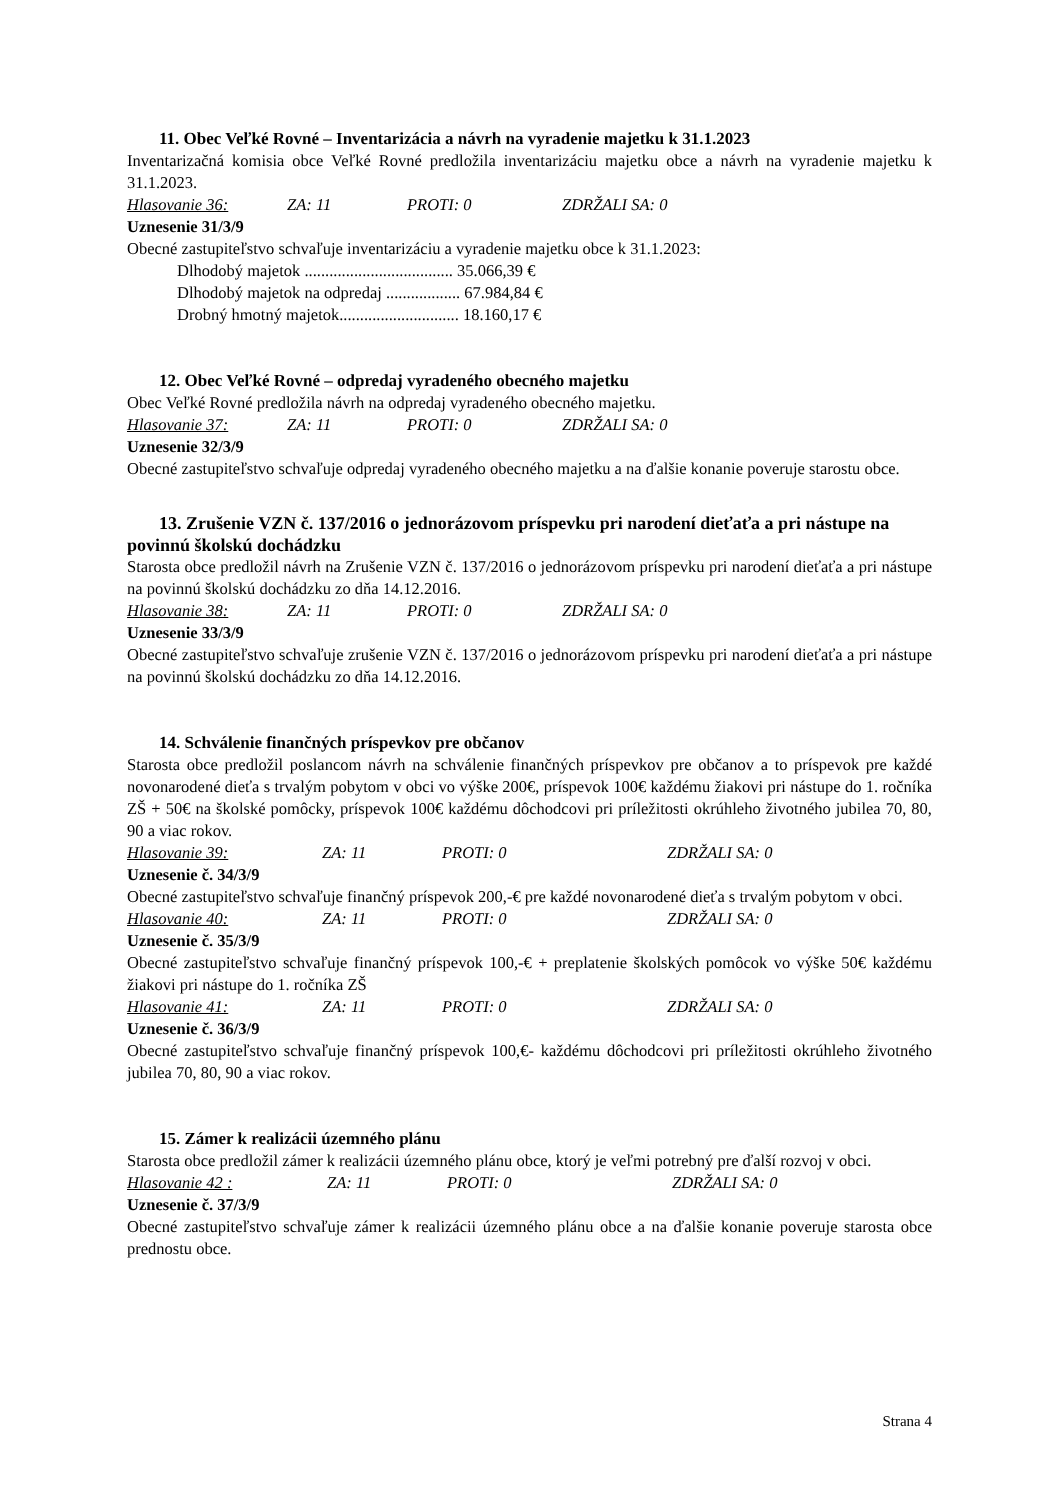11. Obec Veľké Rovné – Inventarizácia a návrh na vyradenie majetku k 31.1.2023
Inventarizačná komisia obce Veľké Rovné predložila inventarizáciu majetku obce a návrh na vyradenie majetku k 31.1.2023.
Hlasovanie 36: ZA: 11 PROTI: 0 ZDRŽALI SA: 0
Uznesenie 31/3/9
Obecné zastupiteľstvo schvaľuje inventarizáciu a vyradenie majetku obce k 31.1.2023:
Dlhodobý majetok .................................... 35.066,39 €
Dlhodobý majetok na odpredaj .................. 67.984,84 €
Drobný hmotný majetok............................. 18.160,17 €
12. Obec Veľké Rovné – odpredaj vyradeného obecného majetku
Obec Veľké Rovné predložila návrh na odpredaj vyradeného obecného majetku.
Hlasovanie 37: ZA: 11 PROTI: 0 ZDRŽALI SA: 0
Uznesenie 32/3/9
Obecné zastupiteľstvo schvaľuje odpredaj vyradeného obecného majetku a na ďalšie konanie poveruje starostu obce.
13. Zrušenie VZN č. 137/2016 o jednorázovom príspevku pri narodení dieťaťa a pri nástupe na povinnú školskú dochádzku
Starosta obce predložil návrh na Zrušenie VZN č. 137/2016 o jednorázovom príspevku pri narodení dieťaťa a pri nástupe na povinnú školskú dochádzku zo dňa 14.12.2016.
Hlasovanie 38: ZA: 11 PROTI: 0 ZDRŽALI SA: 0
Uznesenie 33/3/9
Obecné zastupiteľstvo schvaľuje zrušenie VZN č. 137/2016 o jednorázovom príspevku pri narodení dieťaťa a pri nástupe na povinnú školskú dochádzku zo dňa 14.12.2016.
14. Schválenie finančných príspevkov pre občanov
Starosta obce predložil poslancom návrh na schválenie finančných príspevkov pre občanov a to príspevok pre každé novonarodené dieťa s trvalým pobytom v obci vo výške 200€, príspevok 100€ každému žiakovi pri nástupe do 1. ročníka ZŠ + 50€ na školské pomôcky, príspevok 100€ každému dôchodcovi pri príležitosti okrúhleho životného jubilea 70, 80, 90 a viac rokov.
Hlasovanie 39: ZA: 11 PROTI: 0 ZDRŽALI SA: 0
Uznesenie č. 34/3/9
Obecné zastupiteľstvo schvaľuje finančný príspevok 200,-€ pre každé novonarodené dieťa s trvalým pobytom v obci.
Hlasovanie 40: ZA: 11 PROTI: 0 ZDRŽALI SA: 0
Uznesenie č. 35/3/9
Obecné zastupiteľstvo schvaľuje finančný príspevok 100,-€ + preplatenie školských pomôcok vo výške 50€ každému žiakovi pri nástupe do 1. ročníka ZŠ
Hlasovanie 41: ZA: 11 PROTI: 0 ZDRŽALI SA: 0
Uznesenie č. 36/3/9
Obecné zastupiteľstvo schvaľuje finančný príspevok 100,€- každému dôchodcovi pri príležitosti okrúhleho životného jubilea 70, 80, 90 a viac rokov.
15. Zámer k realizácii územného plánu
Starosta obce predložil zámer k realizácii územného plánu obce, ktorý je veľmi potrebný pre ďalší rozvoj v obci.
Hlasovanie 42 : ZA: 11 PROTI: 0 ZDRŽALI SA: 0
Uznesenie č. 37/3/9
Obecné zastupiteľstvo schvaľuje zámer k realizácii územného plánu obce a na ďalšie konanie poveruje starosta obce prednostu obce.
Strana 4